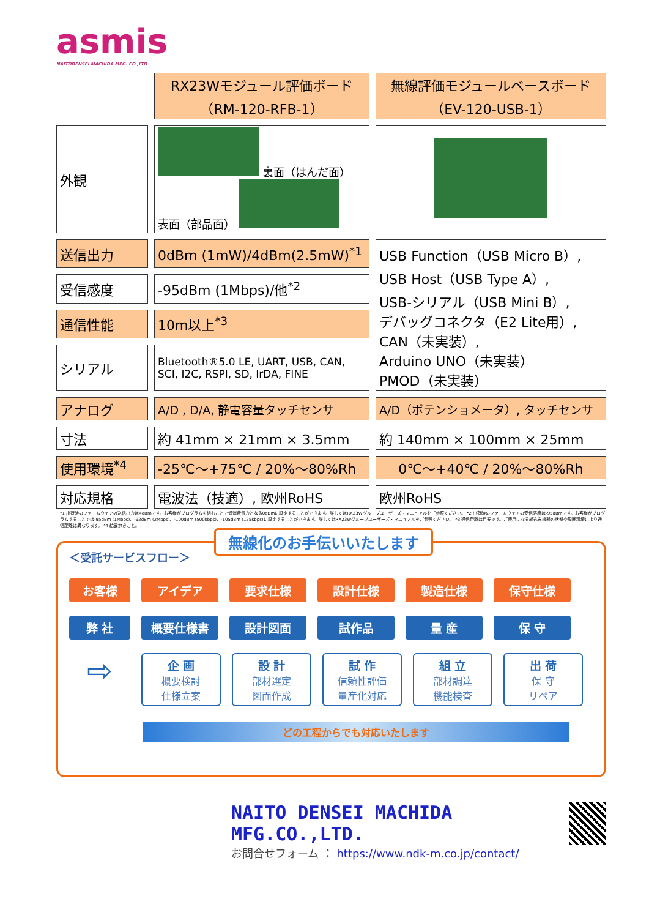asmis
NAITODENSEI MACHIDA MFG. CO.,LTD
| | RX23Wモジュール評価ボード （RM-120-RFB-1） | 無線評価モジュールベースボード （EV-120-USB-1） |
| 外観 | 裏面（はんだ面） 表面（部品面） | |
| 送信出力 | 0dBm (1mW)/4dBm(2.5mW)<sup>*1</sup> | USB Function（USB Micro B）, USB Host（USB Type A）, USB-シリアル（USB Mini B）, デバッグコネクタ（E2 Lite用）, CAN（未実装）, Arduino UNO（未実装） PMOD（未実装） |
| 受信感度 | -95dBm (1Mbps)/他<sup>*2</sup> | |
| 通信性能 | 10m以上<sup>*3</sup> | |
| シリアル | Bluetooth®5.0 LE, UART, USB, CAN, SCI, I2C, RSPI, SD, IrDA, FINE | |
| アナログ | A/D , D/A, 静電容量タッチセンサ | A/D（ポテンショメータ）, タッチセンサ |
| 寸法 | 約 41mm × 21mm × 3.5mm | 約 140mm × 100mm × 25mm |
| 使用環境<sup>*4</sup> | -25℃～+75℃ / 20%～80%Rh | 0℃～+40℃ / 20%～80%Rh |
| 対応規格 | 電波法（技適）, 欧州RoHS | 欧州RoHS |
*1 出荷時のファームウェアの送信出力は4dBmです。お客様がプログラムを組むことで低消費電力となる0dBmに設定することができます。詳しくはRX23Wグループユーザーズ・マニュアルをご参照ください。 *2 出荷時のファームウェアの受信感度は-95dBmです。お客様がプログラムすることでは-95dBm (1Mbps)、-92dBm (2Mbps)、-100dBm (500kbps)、-105dBm (125kbps)に設定することができます。詳しくはRX23Wグループユーザーズ・マニュアルをご参照ください。 *3 通信距離は目安です。ご使用になる組込み機器の状態や周囲環境により通信距離は異なります。 *4 結露無きこと。
無線化のお手伝いいたします
＜受託サービスフロー＞
お客様 アイデア 要求仕様 設計仕様 製造仕様 保守仕様
弊 社 概要仕様書 設計図面 試作品 量 産 保 守
⇨
企 画
概要検討
仕様立案
設 計
部材選定
図面作成
試 作
信頼性評価
量産化対応
組 立
部材調達
機能検査
出 荷
保 守
リペア
どの工程からでも対応いたします
NAITO DENSEI MACHIDA MFG.CO.,LTD.
お問合せフォーム ： https://www.ndk-m.co.jp/contact/